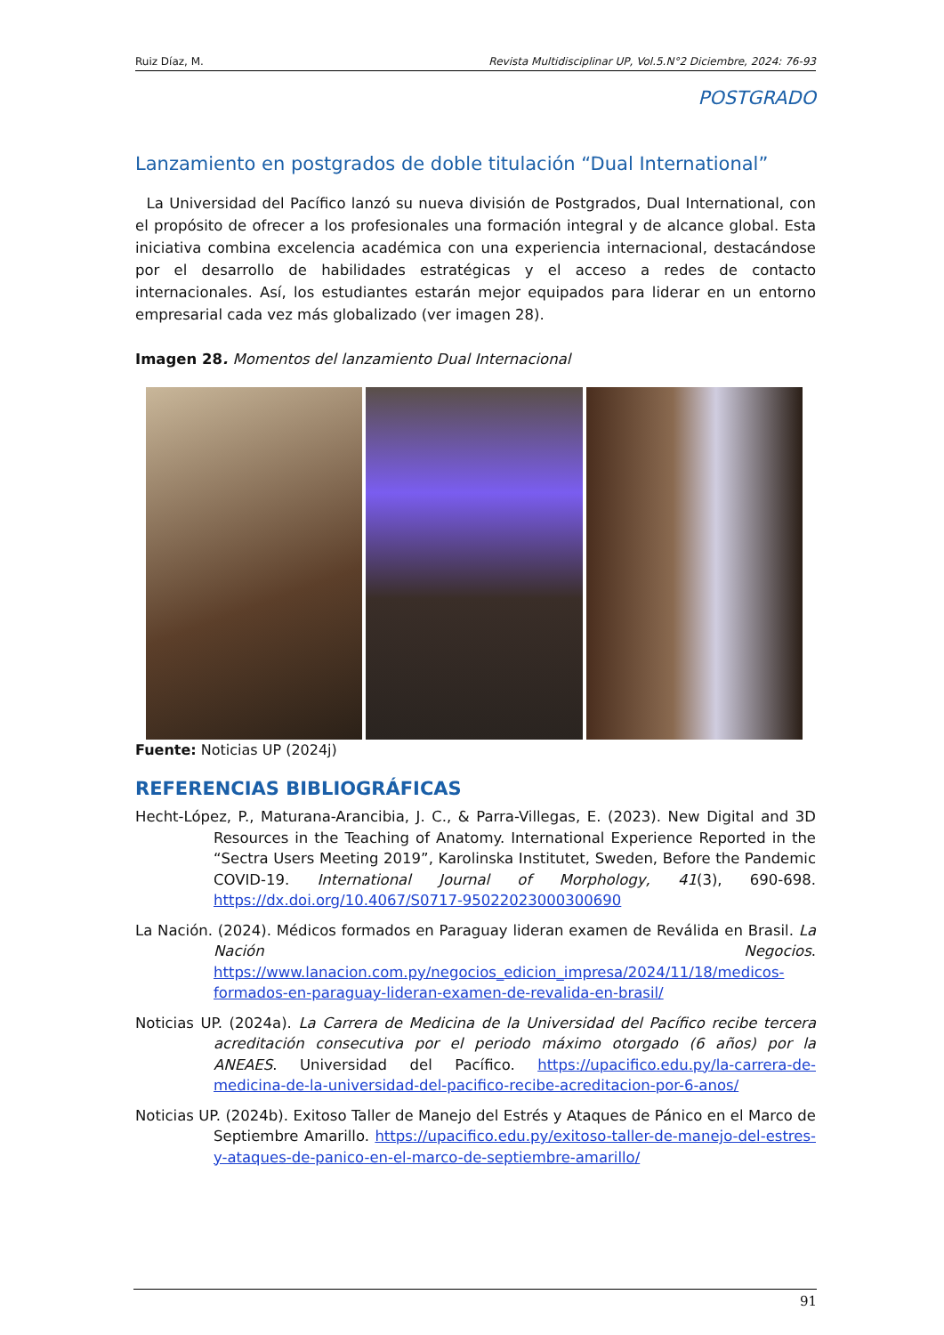Ruiz Díaz, M. Revista Multidisciplinar UP, Vol.5.N°2 Diciembre, 2024: 76-93
POSTGRADO
Lanzamiento en postgrados de doble titulación “Dual International”
La Universidad del Pacífico lanzó su nueva división de Postgrados, Dual International, con el propósito de ofrecer a los profesionales una formación integral y de alcance global. Esta iniciativa combina excelencia académica con una experiencia internacional, destacándose por el desarrollo de habilidades estratégicas y el acceso a redes de contacto internacionales. Así, los estudiantes estarán mejor equipados para liderar en un entorno empresarial cada vez más globalizado (ver imagen 28).
Imagen 28. Momentos del lanzamiento Dual Internacional
Fuente: Noticias UP (2024j)
REFERENCIAS BIBLIOGRÁFICAS
Hecht-López, P., Maturana-Arancibia, J. C., & Parra-Villegas, E. (2023). New Digital and 3D Resources in the Teaching of Anatomy. International Experience Reported in the “Sectra Users Meeting 2019”, Karolinska Institutet, Sweden, Before the Pandemic COVID-19. International Journal of Morphology, 41(3), 690-698. https://dx.doi.org/10.4067/S0717-95022023000300690
La Nación. (2024). Médicos formados en Paraguay lideran examen de Reválida en Brasil. La Nación Negocios. https://www.lanacion.com.py/negocios_edicion_impresa/2024/11/18/medicos-formados-en-paraguay-lideran-examen-de-revalida-en-brasil/
Noticias UP. (2024a). La Carrera de Medicina de la Universidad del Pacífico recibe tercera acreditación consecutiva por el periodo máximo otorgado (6 años) por la ANEAES. Universidad del Pacífico. https://upacifico.edu.py/la-carrera-de-medicina-de-la-universidad-del-pacifico-recibe-acreditacion-por-6-anos/
Noticias UP. (2024b). Exitoso Taller de Manejo del Estrés y Ataques de Pánico en el Marco de Septiembre Amarillo. https://upacifico.edu.py/exitoso-taller-de-manejo-del-estres-y-ataques-de-panico-en-el-marco-de-septiembre-amarillo/
91